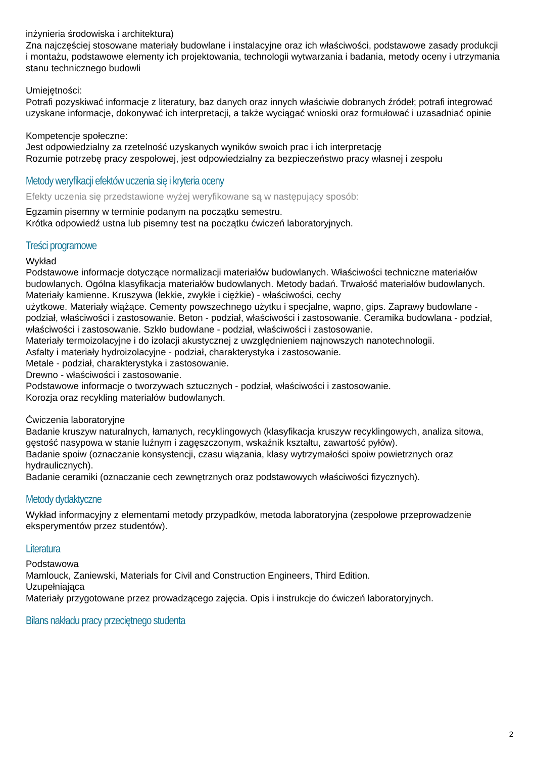inżynieria środowiska i architektura)
Zna najczęściej stosowane materiały budowlane i instalacyjne oraz ich właściwości, podstawowe zasady produkcji i montażu, podstawowe elementy ich projektowania, technologii wytwarzania i badania, metody oceny i utrzymania stanu technicznego budowli
Umiejętności:
Potrafi pozyskiwać informacje z literatury, baz danych oraz innych właściwie dobranych źródeł; potrafi integrować uzyskane informacje, dokonywać ich interpretacji, a także wyciągać wnioski oraz formułować i uzasadniać opinie
Kompetencje społeczne:
Jest odpowiedzialny za rzetelność uzyskanych wyników swoich prac i ich interpretację
Rozumie potrzebę pracy zespołowej, jest odpowiedzialny za bezpieczeństwo pracy własnej i zespołu
Metody weryfikacji efektów uczenia się i kryteria oceny
Efekty uczenia się przedstawione wyżej weryfikowane są w następujący sposób:
Egzamin pisemny w terminie podanym na początku semestru.
Krótka odpowiedź ustna lub pisemny test na początku ćwiczeń laboratoryjnych.
Treści programowe
Wykład
Podstawowe informacje dotyczące normalizacji materiałów budowlanych. Właściwości techniczne materiałów budowlanych. Ogólna klasyfikacja materiałów budowlanych. Metody badań. Trwałość materiałów budowlanych.
Materiały kamienne. Kruszywa (lekkie, zwykłe i ciężkie) - właściwości, cechy
użytkowe. Materiały wiążące. Cementy powszechnego użytku i specjalne, wapno, gips. Zaprawy budowlane - podział, właściwości i zastosowanie. Beton - podział, właściwości i zastosowanie. Ceramika budowlana - podział, właściwości i zastosowanie. Szkło budowlane - podział, właściwości i zastosowanie.
Materiały termoizolacyjne i do izolacji akustycznej z uwzględnieniem najnowszych nanotechnologii.
Asfalty i materiały hydroizolacyjne - podział, charakterystyka i zastosowanie.
Metale - podział, charakterystyka i zastosowanie.
Drewno - właściwości i zastosowanie.
Podstawowe informacje o tworzywach sztucznych - podział, właściwości i zastosowanie.
Korozja oraz recykling materiałów budowlanych.
Ćwiczenia laboratoryjne
Badanie kruszyw naturalnych, łamanych, recyklingowych (klasyfikacja kruszyw recyklingowych, analiza sitowa, gęstość nasypowa w stanie luźnym i zagęszczonym, wskaźnik kształtu, zawartość pyłów).
Badanie spoiw (oznaczanie konsystencji, czasu wiązania, klasy wytrzymałości spoiw powietrznych oraz hydraulicznych).
Badanie ceramiki (oznaczanie cech zewnętrznych oraz podstawowych właściwości fizycznych).
Metody dydaktyczne
Wykład informacyjny z elementami metody przypadków, metoda laboratoryjna (zespołowe przeprowadzenie eksperymentów przez studentów).
Literatura
Podstawowa
Mamlouck, Zaniewski, Materials for Civil and Construction Engineers, Third Edition.
Uzupełniająca
Materiały przygotowane przez prowadzącego zajęcia. Opis i instrukcje do ćwiczeń laboratoryjnych.
Bilans nakładu pracy przeciętnego studenta
2